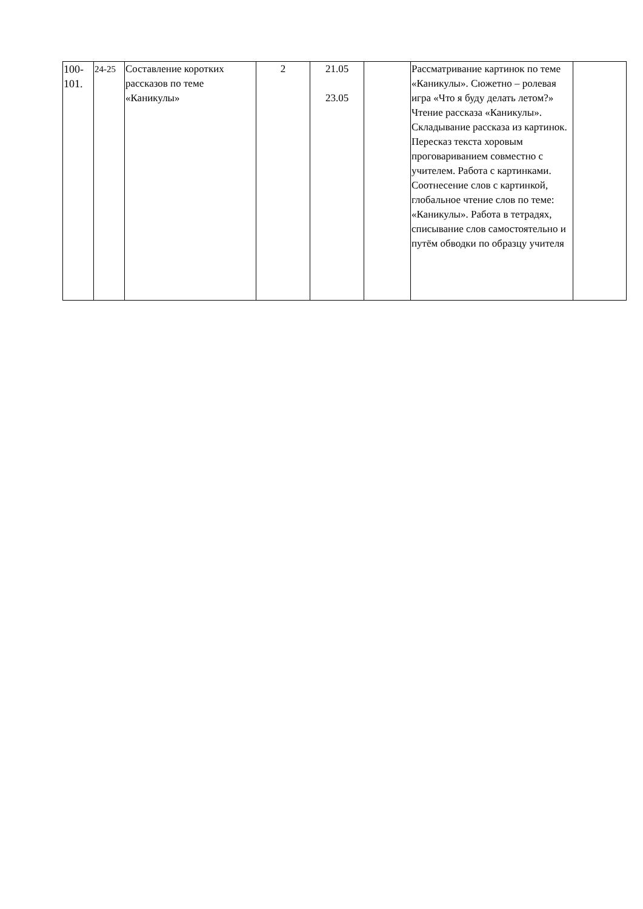| 100- 101. | 24-25 | Составление коротких рассказов по теме «Каникулы» | 2 | 21.05 23.05 | | Рассматривание картинок по теме «Каникулы». Сюжетно – ролевая игра «Что я буду делать летом?» Чтение рассказа «Каникулы». Складывание рассказа из картинок. Пересказ текста хоровым проговариванием совместно с учителем. Работа с картинками. Соотнесение слов с картинкой, глобальное чтение слов по теме: «Каникулы». Работа в тетрадях, списывание слов самостоятельно и путём обводки по образцу учителя | |